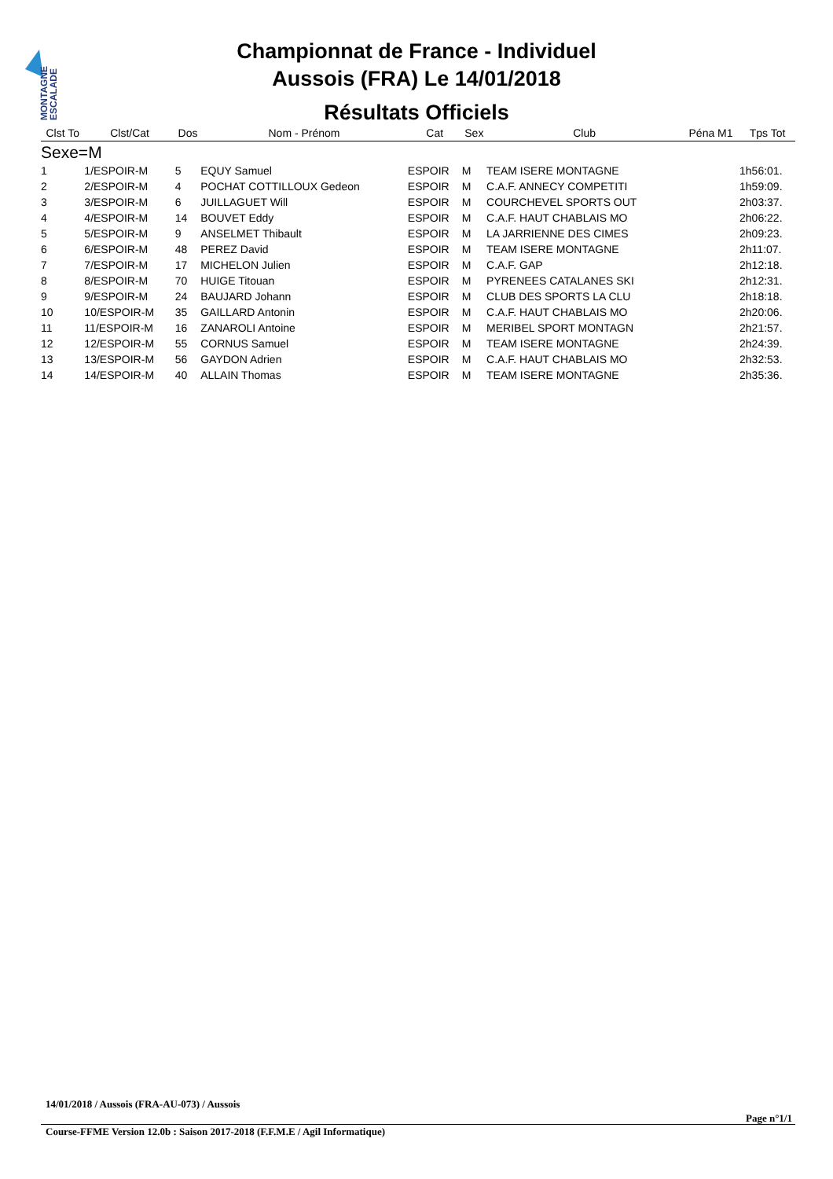MONTAGNE
ESCALADE
Championnat de France - Individuel
Aussois (FRA) Le 14/01/2018
Résultats Officiels
| Clst To | Clst/Cat | Dos | Nom - Prénom | Cat | Sex | Club | Péna M1 | Tps Tot |
| --- | --- | --- | --- | --- | --- | --- | --- | --- |
| Sexe=M | | | | | | | | |
| 1 | 1/ESPOIR-M | 5 | EQUY Samuel | ESPOIR | M | TEAM ISERE MONTAGNE | | 1h56:01. |
| 2 | 2/ESPOIR-M | 4 | POCHAT COTTILLOUX Gedeon | ESPOIR | M | C.A.F. ANNECY COMPETITI | | 1h59:09. |
| 3 | 3/ESPOIR-M | 6 | JUILLAGUET Will | ESPOIR | M | COURCHEVEL SPORTS OUT | | 2h03:37. |
| 4 | 4/ESPOIR-M | 14 | BOUVET Eddy | ESPOIR | M | C.A.F. HAUT CHABLAIS MO | | 2h06:22. |
| 5 | 5/ESPOIR-M | 9 | ANSELMET Thibault | ESPOIR | M | LA JARRIENNE DES CIMES | | 2h09:23. |
| 6 | 6/ESPOIR-M | 48 | PEREZ David | ESPOIR | M | TEAM ISERE MONTAGNE | | 2h11:07. |
| 7 | 7/ESPOIR-M | 17 | MICHELON Julien | ESPOIR | M | C.A.F. GAP | | 2h12:18. |
| 8 | 8/ESPOIR-M | 70 | HUIGE Titouan | ESPOIR | M | PYRENEES CATALANES SKI | | 2h12:31. |
| 9 | 9/ESPOIR-M | 24 | BAUJARD Johann | ESPOIR | M | CLUB DES SPORTS LA CLU | | 2h18:18. |
| 10 | 10/ESPOIR-M | 35 | GAILLARD Antonin | ESPOIR | M | C.A.F. HAUT CHABLAIS MO | | 2h20:06. |
| 11 | 11/ESPOIR-M | 16 | ZANAROLI Antoine | ESPOIR | M | MERIBEL SPORT MONTAGN | | 2h21:57. |
| 12 | 12/ESPOIR-M | 55 | CORNUS Samuel | ESPOIR | M | TEAM ISERE MONTAGNE | | 2h24:39. |
| 13 | 13/ESPOIR-M | 56 | GAYDON Adrien | ESPOIR | M | C.A.F. HAUT CHABLAIS MO | | 2h32:53. |
| 14 | 14/ESPOIR-M | 40 | ALLAIN Thomas | ESPOIR | M | TEAM ISERE MONTAGNE | | 2h35:36. |
14/01/2018 / Aussois (FRA-AU-073) / Aussois
Page n°1/1
Course-FFME Version 12.0b : Saison 2017-2018 (F.F.M.E / Agil Informatique)